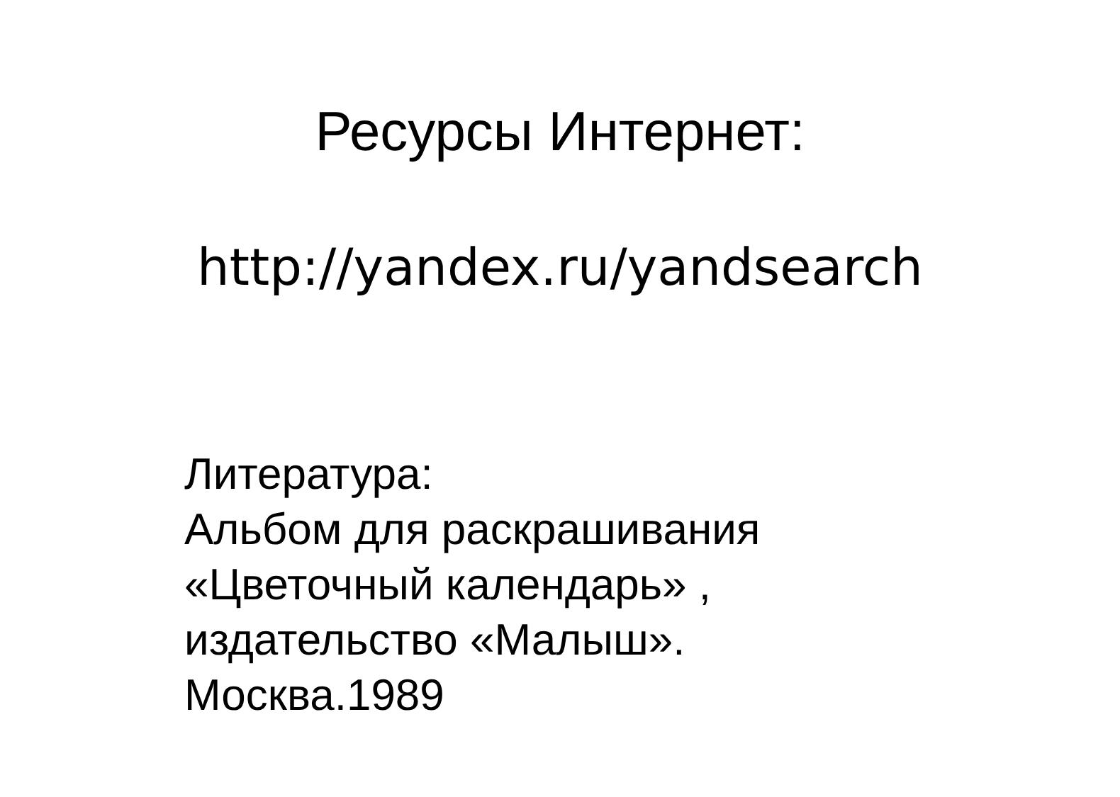Ресурсы Интернет:
http://yandex.ru/yandsearch
Литература:
Альбом для раскрашивания
«Цветочный календарь» ,
издательство «Малыш».
Москва.1989